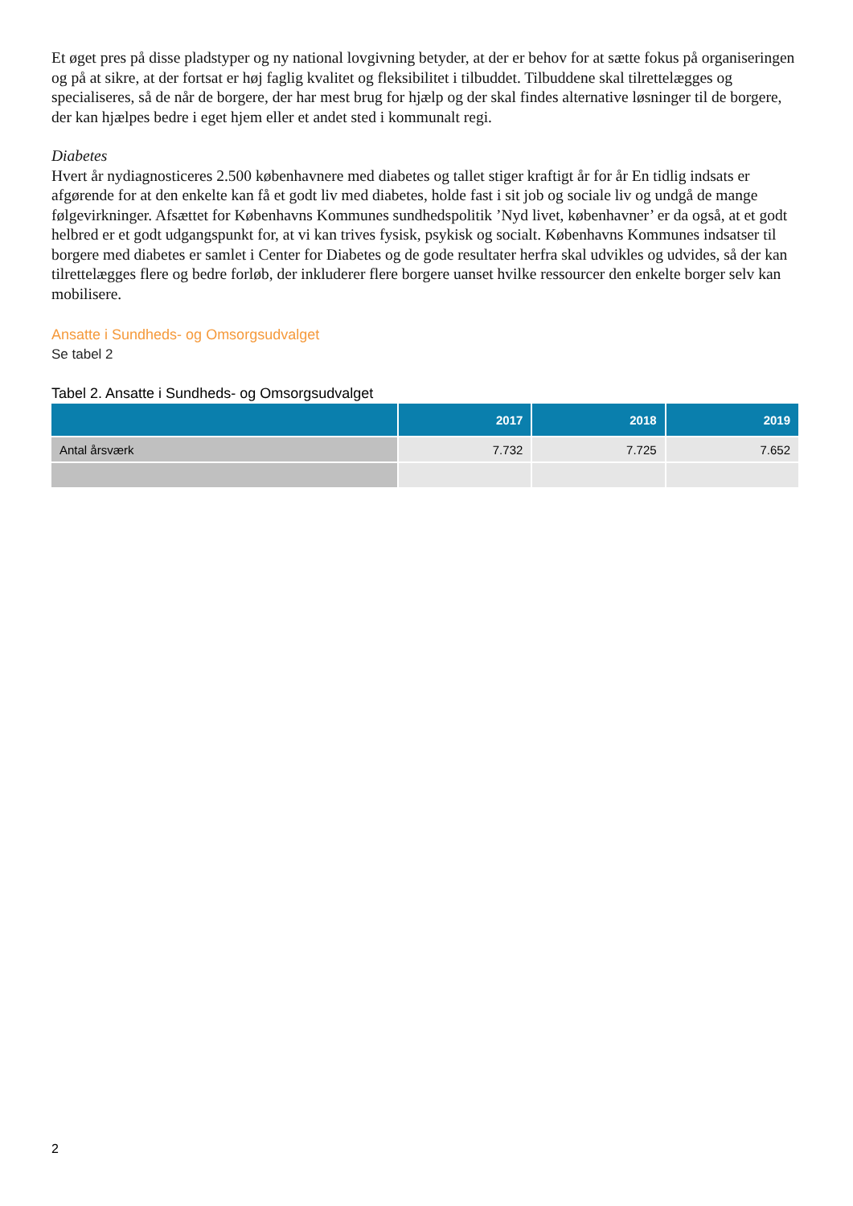Et øget pres på disse pladstyper og ny national lovgivning betyder, at der er behov for at sætte fokus på organiseringen og på at sikre, at der fortsat er høj faglig kvalitet og fleksibilitet i tilbuddet. Tilbuddene skal tilrettelægges og specialiseres, så de når de borgere, der har mest brug for hjælp og der skal findes alternative løsninger til de borgere, der kan hjælpes bedre i eget hjem eller et andet sted i kommunalt regi.
Diabetes
Hvert år nydiagnosticeres 2.500 københavnere med diabetes og tallet stiger kraftigt år for år En tidlig indsats er afgørende for at den enkelte kan få et godt liv med diabetes, holde fast i sit job og sociale liv og undgå de mange følgevirkninger. Afsættet for Københavns Kommunes sundhedspolitik ’Nyd livet, københavner’ er da også, at et godt helbred er et godt udgangspunkt for, at vi kan trives fysisk, psykisk og socialt. Københavns Kommunes indsatser til borgere med diabetes er samlet i Center for Diabetes og de gode resultater herfra skal udvikles og udvides, så der kan tilrettelægges flere og bedre forløb, der inkluderer flere borgere uanset hvilke ressourcer den enkelte borger selv kan mobilisere.
Ansatte i Sundheds- og Omsorgsudvalget
Se tabel 2
Tabel 2. Ansatte i Sundheds- og Omsorgsudvalget
| | 2017 | 2018 | 2019 |
| --- | --- | --- | --- |
| Antal årsværk | 7.732 | 7.725 | 7.652 |
2